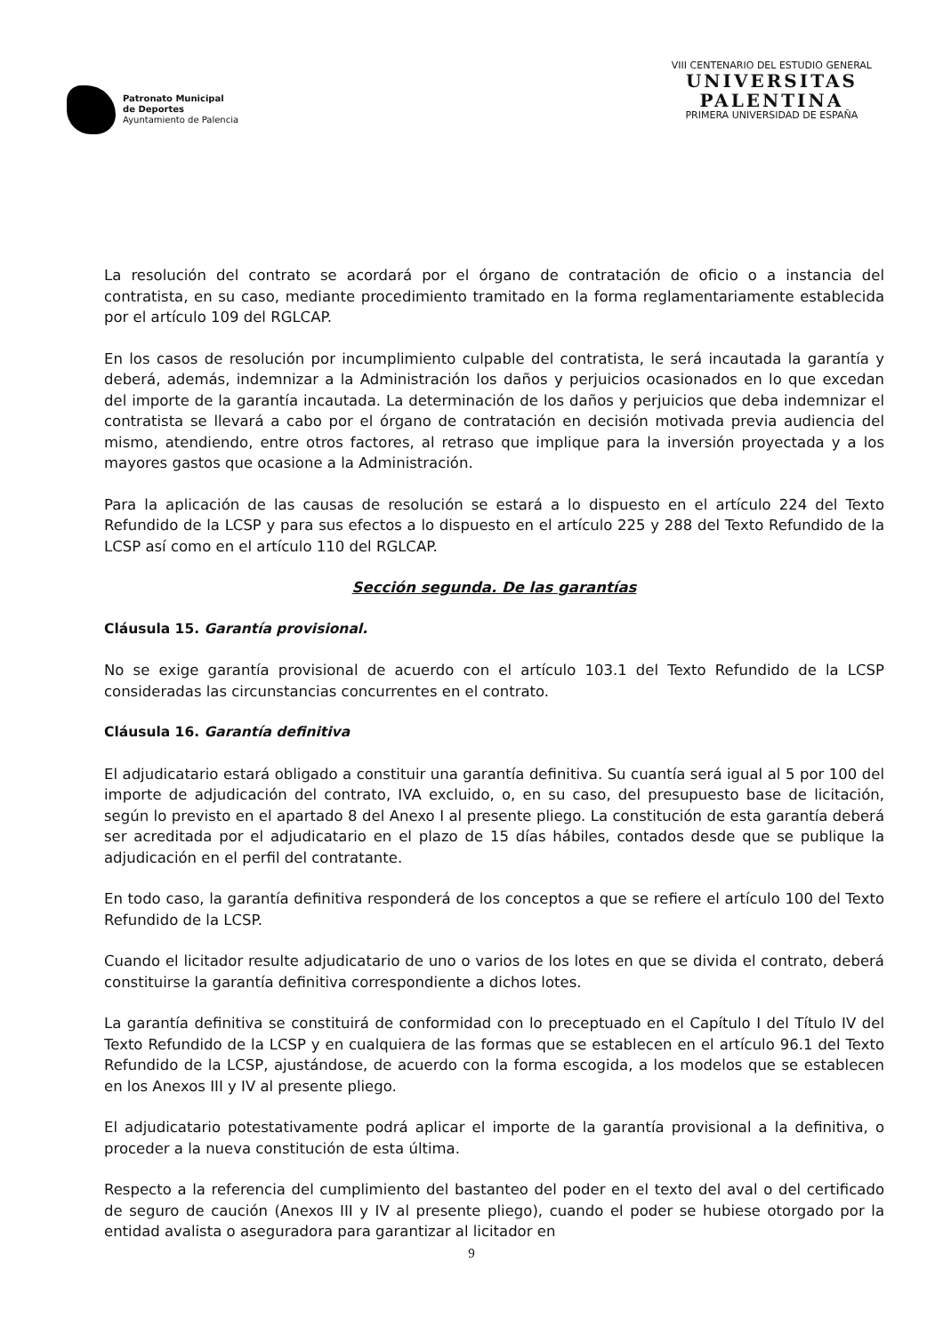Patronato Municipal
de Deportes
Ayuntamiento de Palencia
VIII CENTENARIO DEL ESTUDIO GENERAL
UNIVERSITAS
PALENTINA
PRIMERA UNIVERSIDAD DE ESPAÑA
La resolución del contrato se acordará por el órgano de contratación de oficio o a instancia del contratista, en su caso, mediante procedimiento tramitado en la forma reglamentariamente establecida por el artículo 109 del RGLCAP.
En los casos de resolución por incumplimiento culpable del contratista, le será incautada la garantía y deberá, además, indemnizar a la Administración los daños y perjuicios ocasionados en lo que excedan del importe de la garantía incautada. La determinación de los daños y perjuicios que deba indemnizar el contratista se llevará a cabo por el órgano de contratación en decisión motivada previa audiencia del mismo, atendiendo, entre otros factores, al retraso que implique para la inversión proyectada y a los mayores gastos que ocasione a la Administración.
Para la aplicación de las causas de resolución se estará a lo dispuesto en el artículo 224 del Texto Refundido de la LCSP y para sus efectos a lo dispuesto en el artículo 225 y 288 del Texto Refundido de la LCSP así como en el artículo 110 del RGLCAP.
Sección segunda. De las garantías
Cláusula 15. Garantía provisional.
No se exige garantía provisional de acuerdo con el artículo 103.1 del Texto Refundido de la LCSP consideradas las circunstancias concurrentes en el contrato.
Cláusula 16. Garantía definitiva
El adjudicatario estará obligado a constituir una garantía definitiva. Su cuantía será igual al 5 por 100 del importe de adjudicación del contrato, IVA excluido, o, en su caso, del presupuesto base de licitación, según lo previsto en el apartado 8 del Anexo I al presente pliego. La constitución de esta garantía deberá ser acreditada por el adjudicatario en el plazo de 15 días hábiles, contados desde que se publique la adjudicación en el perfil del contratante.
En todo caso, la garantía definitiva responderá de los conceptos a que se refiere el artículo 100 del Texto Refundido de la LCSP.
Cuando el licitador resulte adjudicatario de uno o varios de los lotes en que se divida el contrato, deberá constituirse la garantía definitiva correspondiente a dichos lotes.
La garantía definitiva se constituirá de conformidad con lo preceptuado en el Capítulo I del Título IV del Texto Refundido de la LCSP y en cualquiera de las formas que se establecen en el artículo 96.1 del Texto Refundido de la LCSP, ajustándose, de acuerdo con la forma escogida, a los modelos que se establecen en los Anexos III y IV al presente pliego.
El adjudicatario potestativamente podrá aplicar el importe de la garantía provisional a la definitiva, o proceder a la nueva constitución de esta última.
Respecto a la referencia del cumplimiento del bastanteo del poder en el texto del aval o del certificado de seguro de caución (Anexos III y IV al presente pliego), cuando el poder se hubiese otorgado por la entidad avalista o aseguradora para garantizar al licitador en
9